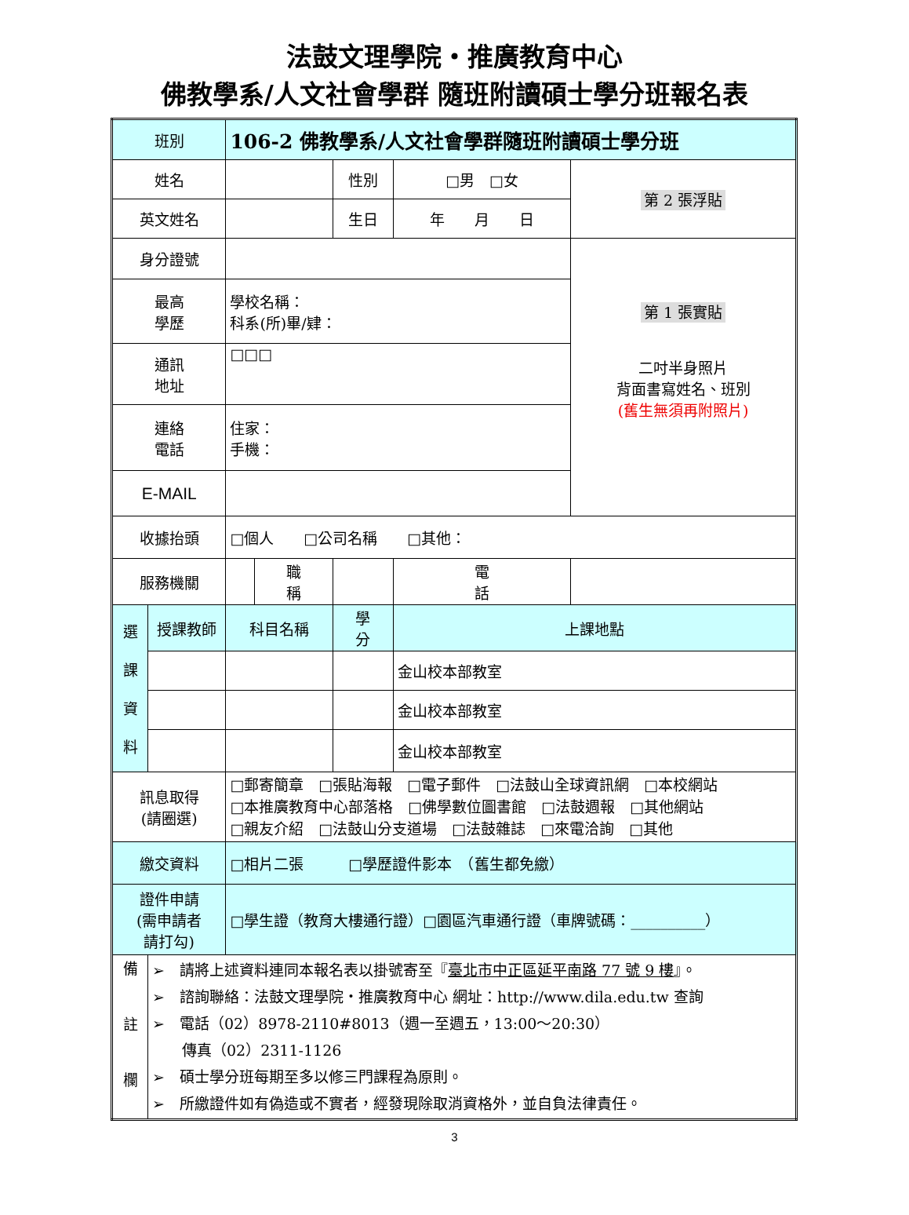法鼓文理學院・推廣教育中心
佛教學系/人文社會學群 隨班附讀碩士學分班報名表
| 班別 | | 106-2 佛教學系/人文社會學群隨班附讀碩士學分班 | | | | |
| 姓名 | | | | 性別 | □男 □女 | 第 2 張浮貼 |
| 英文姓名 | | | | 生日 | 年 月 日 | |
| 身分證號 | | | | | | 第 1 張實貼 二吋半身照片 背面書寫姓名、班別 (舊生無須再附照片) |
| 最高 學歷 | | 學校名稱： 科系(所)畢/肄： | | | | |
| 通訊 地址 | | □□□ | | | | |
| 連絡 電話 | | 住家： 手機： | | | | |
| E-MAIL | | | | | | |
| 收據抬頭 | | □個人 □公司名稱 □其他： | | | | |
| 服務機關 | | | 職 稱 | | 電 話 | |
| 選 課 資 料 | 授課教師 | 科目名稱 | | 學 分 | 上課地點 | |
| | | | | | 金山校本部教室 | |
| | | | | | 金山校本部教室 | |
| | | | | | 金山校本部教室 | |
| 訊息取得 (請圈選) | | □郵寄簡章 □張貼海報 □電子郵件 □法鼓山全球資訊網 □本校網站 □本推廣教育中心部落格 □佛學數位圖書館 □法鼓週報 □其他網站 □親友介紹 □法鼓山分支道場 □法鼓雜誌 □來電洽詢 □其他 | | | | |
| 繳交資料 | | □相片二張 □學歷證件影本 （舊生都免繳） | | | | |
| 證件申請 (需申請者 請打勾) | | □學生證（教育大樓通行證）□園區汽車通行證（車牌號碼：__________） | | | | |
| 備 註 欄 | ➢ 請將上述資料連同本報名表以掛號寄至『 臺北市中正區延平南路 77 號 9 樓 』。 ➢ 諮詢聯絡：法鼓文理學院・推廣教育中心 網址：http://www.dila.edu.tw 查詢 ➢ 電話（02）8978-2110#8013（週一至週五，13:00～20:30） 傳真（02）2311-1126 ➢ 碩士學分班每期至多以修三門課程為原則。 ➢ 所繳證件如有偽造或不實者，經發現除取消資格外，並自負法律責任。 | | | | | |
3